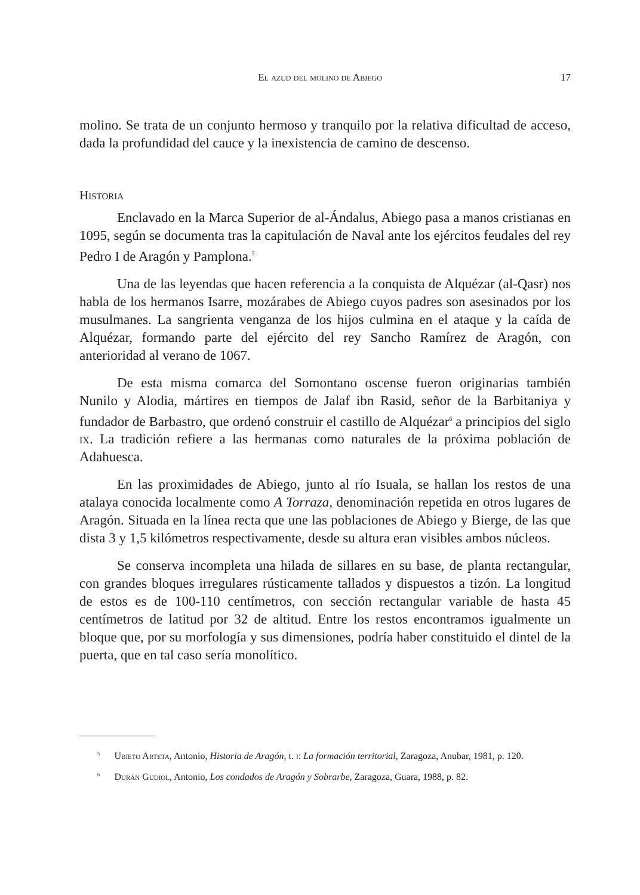El azud del molino de Abiego 17
molino. Se trata de un conjunto hermoso y tranquilo por la relativa dificultad de acceso, dada la profundidad del cauce y la inexistencia de camino de descenso.
Historia
Enclavado en la Marca Superior de al-Ándalus, Abiego pasa a manos cristianas en 1095, según se documenta tras la capitulación de Naval ante los ejércitos feudales del rey Pedro I de Aragón y Pamplona.<sup>5</sup>
Una de las leyendas que hacen referencia a la conquista de Alquézar (al-Qasr) nos habla de los hermanos Isarre, mozárabes de Abiego cuyos padres son asesinados por los musulmanes. La sangrienta venganza de los hijos culmina en el ataque y la caída de Alquézar, formando parte del ejército del rey Sancho Ramírez de Aragón, con anterioridad al verano de 1067.
De esta misma comarca del Somontano oscense fueron originarias también Nunilo y Alodia, mártires en tiempos de Jalaf ibn Rasid, señor de la Barbitaniya y fundador de Barbastro, que ordenó construir el castillo de Alquézar<sup>6</sup> a principios del siglo ix. La tradición refiere a las hermanas como naturales de la próxima población de Adahuesca.
En las proximidades de Abiego, junto al río Isuala, se hallan los restos de una atalaya conocida localmente como A Torraza, denominación repetida en otros lugares de Aragón. Situada en la línea recta que une las poblaciones de Abiego y Bierge, de las que dista 3 y 1,5 kilómetros respectivamente, desde su altura eran visibles ambos núcleos.
Se conserva incompleta una hilada de sillares en su base, de planta rectangular, con grandes bloques irregulares rústicamente tallados y dispuestos a tizón. La longitud de estos es de 100-110 centímetros, con sección rectangular variable de hasta 45 centímetros de latitud por 32 de altitud. Entre los restos encontramos igualmente un bloque que, por su morfología y sus dimensiones, podría haber constituido el dintel de la puerta, que en tal caso sería monolítico.
<sup>5</sup> Ubieto Arteta, Antonio, Historia de Aragón, t. i: La formación territorial, Zaragoza, Anubar, 1981, p. 120.
<sup>6</sup> Durán Gudiol, Antonio, Los condados de Aragón y Sobrarbe, Zaragoza, Guara, 1988, p. 82.